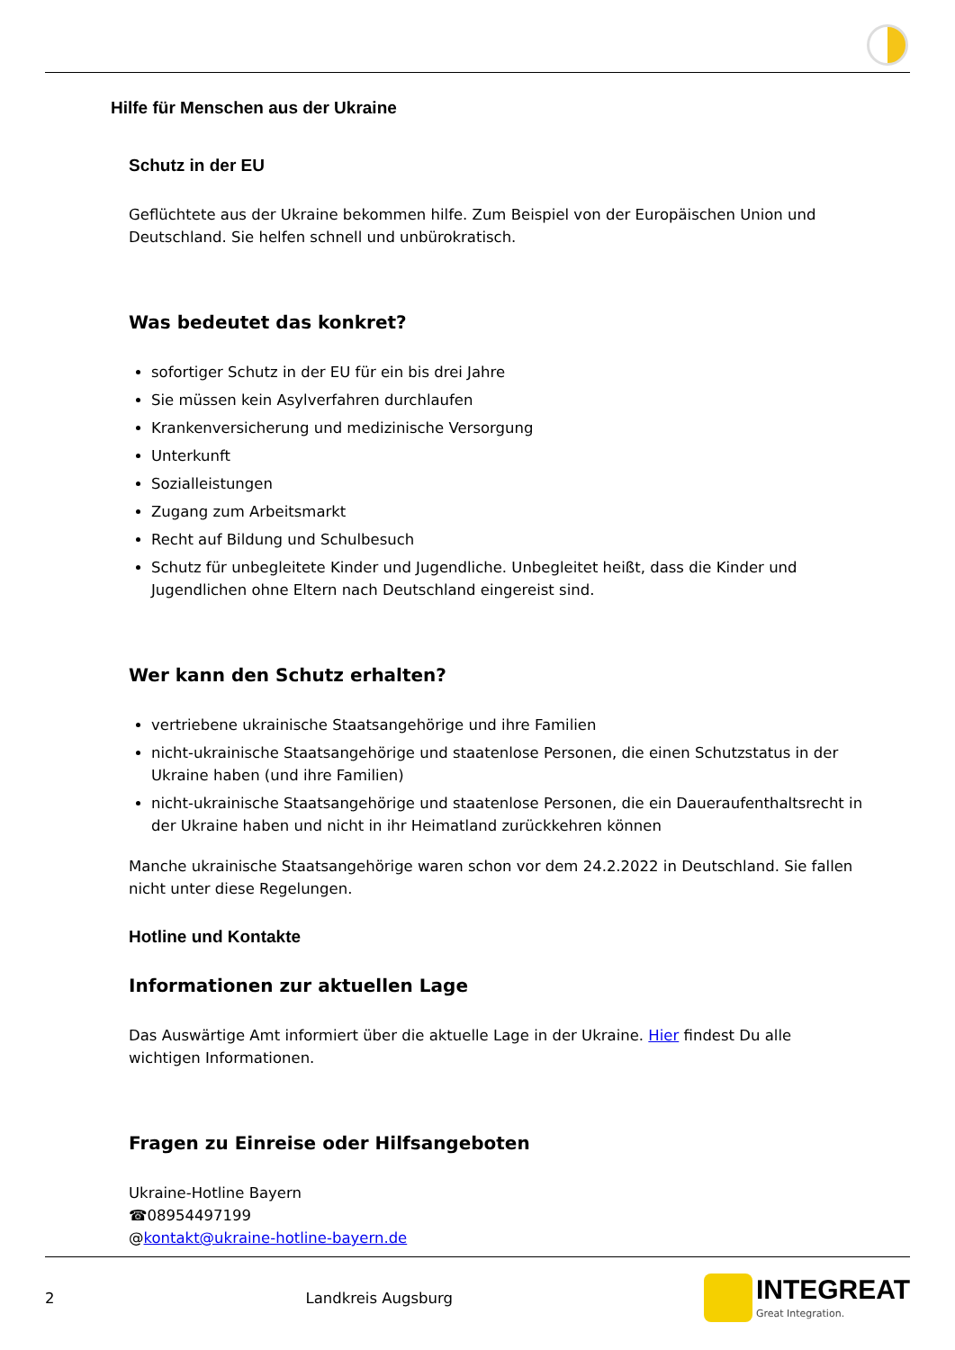Hilfe für Menschen aus der Ukraine
Schutz in der EU
Geflüchtete aus der Ukraine bekommen hilfe. Zum Beispiel von der Europäischen Union und Deutschland. Sie helfen schnell und unbürokratisch.
Was bedeutet das konkret?
sofortiger Schutz in der EU für ein bis drei Jahre
Sie müssen kein Asylverfahren durchlaufen
Krankenversicherung und medizinische Versorgung
Unterkunft
Sozialleistungen
Zugang zum Arbeitsmarkt
Recht auf Bildung und Schulbesuch
Schutz für unbegleitete Kinder und Jugendliche. Unbegleitet heißt, dass die Kinder und Jugendlichen ohne Eltern nach Deutschland eingereist sind.
Wer kann den Schutz erhalten?
vertriebene ukrainische Staatsangehörige und ihre Familien
nicht-ukrainische Staatsangehörige und staatenlose Personen, die einen Schutzstatus in der Ukraine haben (und ihre Familien)
nicht-ukrainische Staatsangehörige und staatenlose Personen, die ein Daueraufenthaltsrecht in der Ukraine haben und nicht in ihr Heimatland zurückkehren können
Manche ukrainische Staatsangehörige waren schon vor dem 24.2.2022 in Deutschland. Sie fallen nicht unter diese Regelungen.
Hotline und Kontakte
Informationen zur aktuellen Lage
Das Auswärtige Amt informiert über die aktuelle Lage in der Ukraine. Hier findest Du alle wichtigen Informationen.
Fragen zu Einreise oder Hilfsangeboten
Ukraine-Hotline Bayern
☎08954497199
@kontakt@ukraine-hotline-bayern.de
2 Landkreis Augsburg
INTEGREAT
Great Integration.